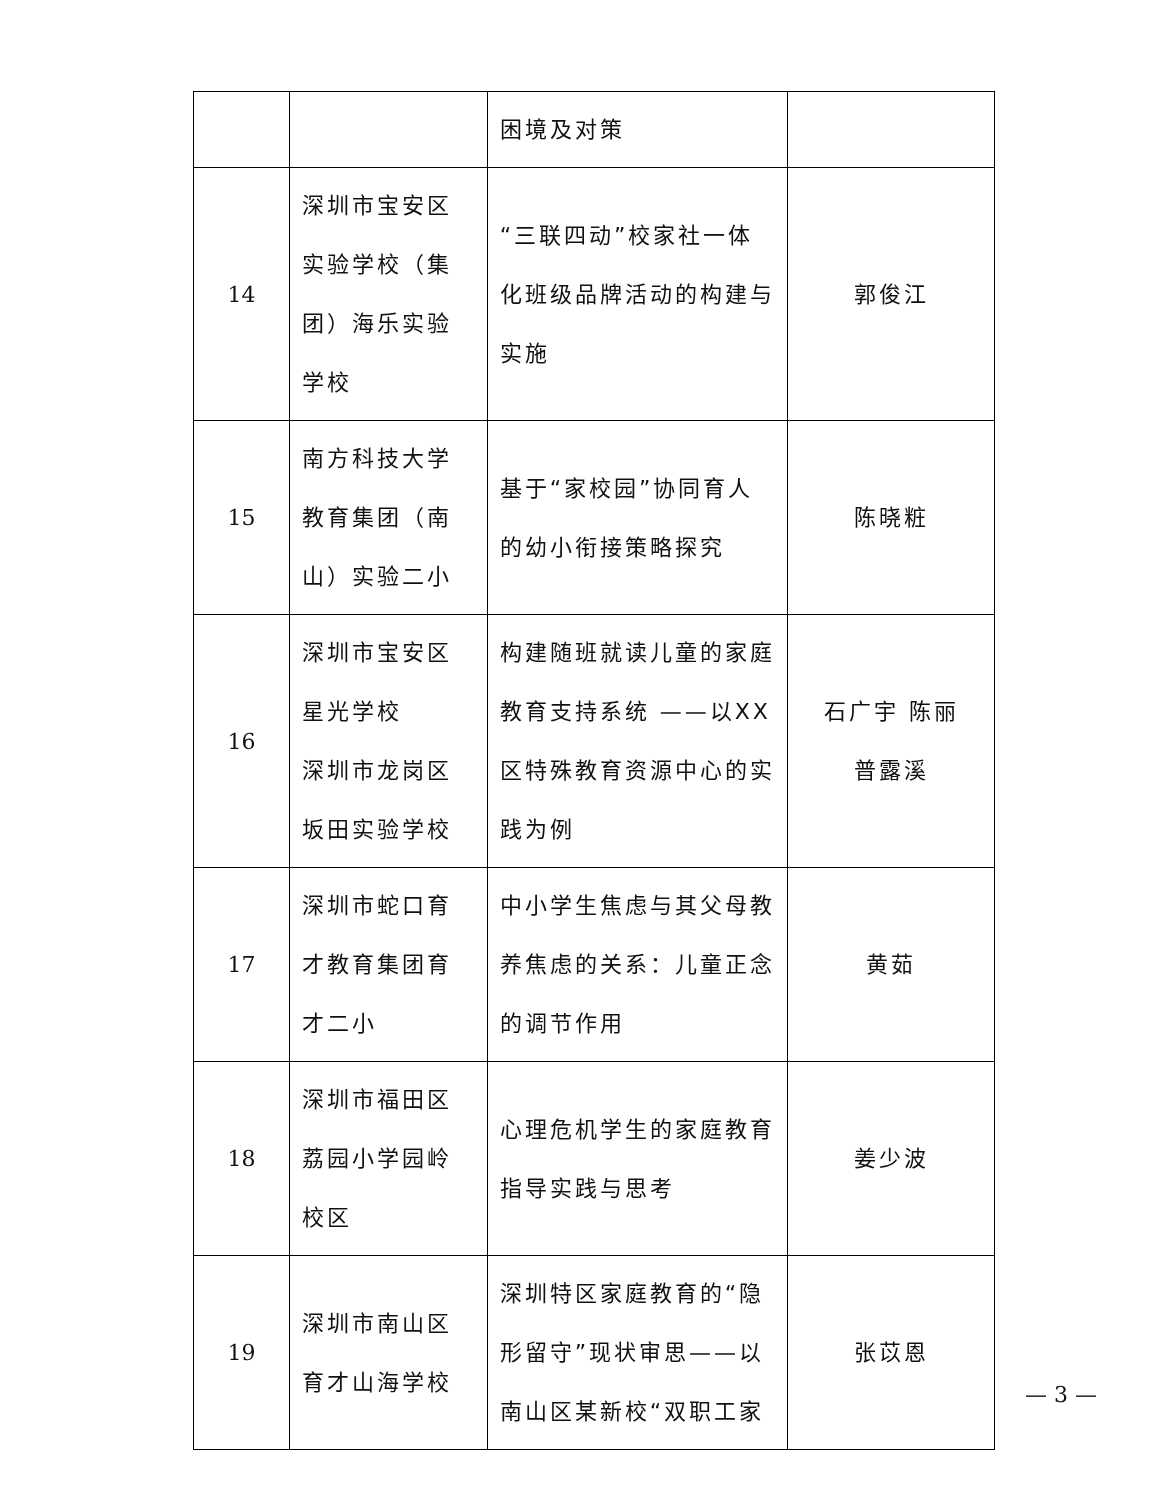| | | 困境及对策 | |
| 14 | 深圳市宝安区实验学校（集团）海乐实验学校 | “三联四动”校家社一体化班级品牌活动的构建与实施 | 郭俊江 |
| 15 | 南方科技大学教育集团（南山）实验二小 | 基于“家校园”协同育人的幼小衔接策略探究 | 陈晓粧 |
| 16 | 深圳市宝安区星光学校 深圳市龙岗区坂田实验学校 | 构建随班就读儿童的家庭教育支持系统 ——以XX区特殊教育资源中心的实践为例 | 石广宇 陈丽 普露溪 |
| 17 | 深圳市蛇口育才教育集团育才二小 | 中小学生焦虑与其父母教养焦虑的关系：儿童正念的调节作用 | 黄茹 |
| 18 | 深圳市福田区荔园小学园岭校区 | 心理危机学生的家庭教育指导实践与思考 | 姜少波 |
| 19 | 深圳市南山区育才山海学校 | 深圳特区家庭教育的“隐形留守”现状审思——以南山区某新校“双职工家 | 张苡恩 |
— 3 —